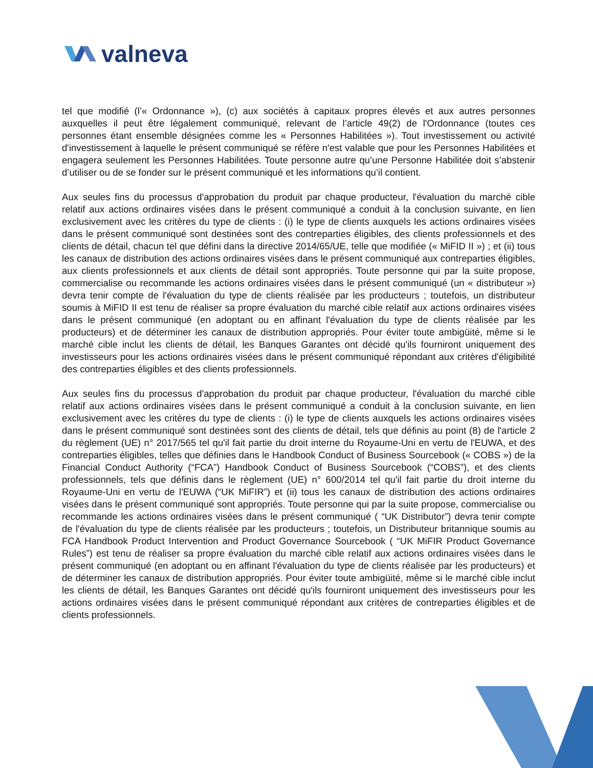valneva
tel que modifié (l’« Ordonnance »), (c) aux sociétés à capitaux propres élevés et aux autres personnes auxquelles il peut être légalement communiqué, relevant de l’article 49(2) de l'Ordonnance (toutes ces personnes étant ensemble désignées comme les « Personnes Habilitées »). Tout investissement ou activité d'investissement à laquelle le présent communiqué se réfère n'est valable que pour les Personnes Habilitées et engagera seulement les Personnes Habilitées. Toute personne autre qu’une Personne Habilitée doit s’abstenir d’utiliser ou de se fonder sur le présent communiqué et les informations qu’il contient.
Aux seules fins du processus d'approbation du produit par chaque producteur, l'évaluation du marché cible relatif aux actions ordinaires visées dans le présent communiqué a conduit à la conclusion suivante, en lien exclusivement avec les critères du type de clients : (i) le type de clients auxquels les actions ordinaires visées dans le présent communiqué sont destinées sont des contreparties éligibles, des clients professionnels et des clients de détail, chacun tel que défini dans la directive 2014/65/UE, telle que modifiée (« MiFID II ») ; et (ii) tous les canaux de distribution des actions ordinaires visées dans le présent communiqué aux contreparties éligibles, aux clients professionnels et aux clients de détail sont appropriés. Toute personne qui par la suite propose, commercialise ou recommande les actions ordinaires visées dans le présent communiqué (un « distributeur ») devra tenir compte de l'évaluation du type de clients réalisée par les producteurs ; toutefois, un distributeur soumis à MiFID II est tenu de réaliser sa propre évaluation du marché cible relatif aux actions ordinaires visées dans le présent communiqué (en adoptant ou en affinant l'évaluation du type de clients réalisée par les producteurs) et de déterminer les canaux de distribution appropriés. Pour éviter toute ambigüité, même si le marché cible inclut les clients de détail, les Banques Garantes ont décidé qu'ils fourniront uniquement des investisseurs pour les actions ordinaires visées dans le présent communiqué répondant aux critères d'éligibilité des contreparties éligibles et des clients professionnels.
Aux seules fins du processus d'approbation du produit par chaque producteur, l'évaluation du marché cible relatif aux actions ordinaires visées dans le présent communiqué a conduit à la conclusion suivante, en lien exclusivement avec les critères du type de clients : (i) le type de clients auxquels les actions ordinaires visées dans le présent communiqué sont destinées sont des clients de détail, tels que définis au point (8) de l'article 2 du règlement (UE) n° 2017/565 tel qu'il fait partie du droit interne du Royaume-Uni en vertu de l'EUWA, et des contreparties éligibles, telles que définies dans le Handbook Conduct of Business Sourcebook (« COBS ») de la Financial Conduct Authority (“FCA”) Handbook Conduct of Business Sourcebook (“COBS”), et des clients professionnels, tels que définis dans le règlement (UE) n° 600/2014 tel qu'il fait partie du droit interne du Royaume-Uni en vertu de l'EUWA (“UK MiFIR”) et (ii) tous les canaux de distribution des actions ordinaires visées dans le présent communiqué sont appropriés. Toute personne qui par la suite propose, commercialise ou recommande les actions ordinaires visées dans le présent communiqué ( “UK Distributor”) devra tenir compte de l'évaluation du type de clients réalisée par les producteurs ; toutefois, un Distributeur britannique soumis au FCA Handbook Product Intervention and Product Governance Sourcebook ( “UK MiFIR Product Governance Rules”) est tenu de réaliser sa propre évaluation du marché cible relatif aux actions ordinaires visées dans le présent communiqué (en adoptant ou en affinant l'évaluation du type de clients réalisée par les producteurs) et de déterminer les canaux de distribution appropriés. Pour éviter toute ambigüité, même si le marché cible inclut les clients de détail, les Banques Garantes ont décidé qu'ils fourniront uniquement des investisseurs pour les actions ordinaires visées dans le présent communiqué répondant aux critères de contreparties éligibles et de clients professionnels.